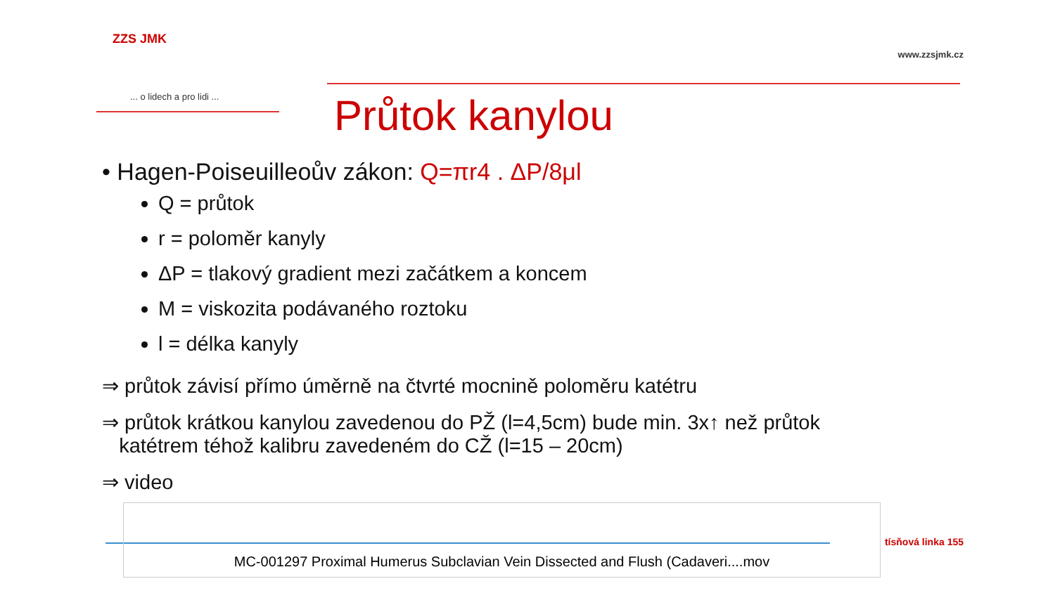ZZS JMK
... o lidech a pro lidi ...
www.zzsjmk.cz
Průtok kanylou
• Hagen-Poiseuilleoův zákon: Q=πr4 . ΔP/8μl
Q = průtok
r = poloměr kanyly
ΔP = tlakový gradient mezi začátkem a koncem
M = viskozita podávaného roztoku
l = délka kanyly
⇒ průtok závisí přímo úměrně na čtvrté mocnině poloměru katétru
⇒ průtok krátkou kanylou zavedenou do PŽ (l=4,5cm) bude min. 3x↑ než průtok
katétrem téhož kalibru zavedeném do CŽ (l=15 – 20cm)
⇒ video
MC-001297 Proximal Humerus Subclavian Vein Dissected and Flush (Cadaveri....mov
tísňová linka 155